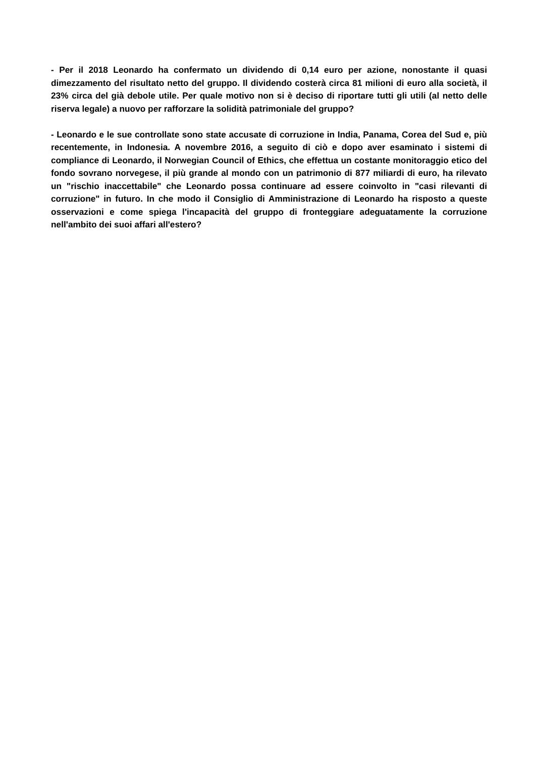- Per il 2018 Leonardo ha confermato un dividendo di 0,14 euro per azione, nonostante il quasi dimezzamento del risultato netto del gruppo. Il dividendo costerà circa 81 milioni di euro alla società, il 23% circa del già debole utile. Per quale motivo non si è deciso di riportare tutti gli utili (al netto delle riserva legale) a nuovo per rafforzare la solidità patrimoniale del gruppo?
- Leonardo e le sue controllate sono state accusate di corruzione in India, Panama, Corea del Sud e, più recentemente, in Indonesia. A novembre 2016, a seguito di ciò e dopo aver esaminato i sistemi di compliance di Leonardo, il Norwegian Council of Ethics, che effettua un costante monitoraggio etico del fondo sovrano norvegese, il più grande al mondo con un patrimonio di 877 miliardi di euro, ha rilevato un "rischio inaccettabile" che Leonardo possa continuare ad essere coinvolto in "casi rilevanti di corruzione" in futuro. In che modo il Consiglio di Amministrazione di Leonardo ha risposto a queste osservazioni e come spiega l'incapacità del gruppo di fronteggiare adeguatamente la corruzione nell'ambito dei suoi affari all'estero?